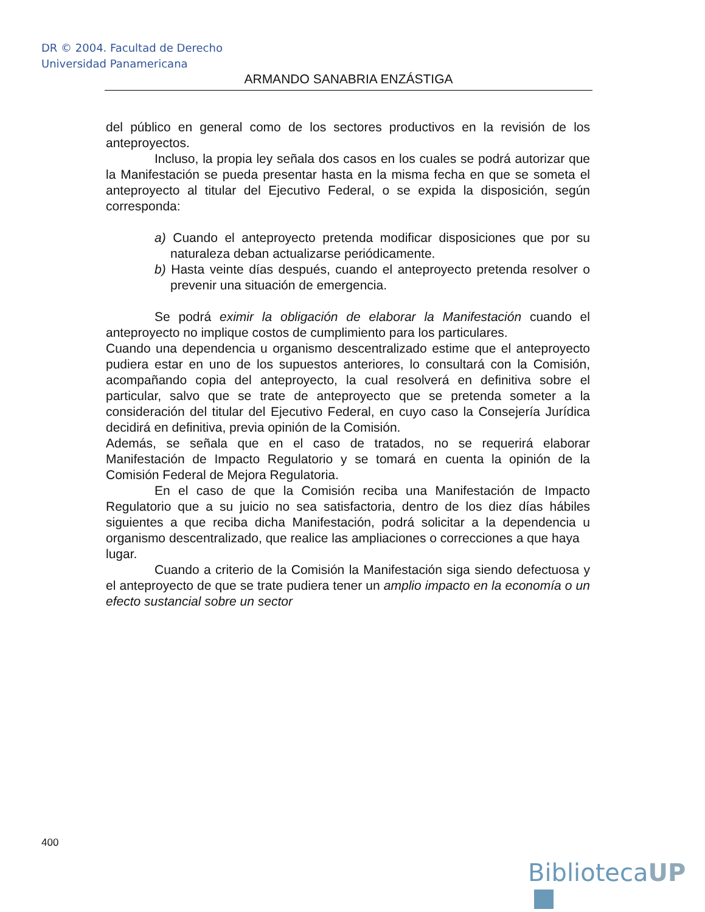DR © 2004. Facultad de Derecho
Universidad Panamericana
ARMANDO SANABRIA ENZÁSTIGA
del público en general como de los sectores productivos en la revisión de los anteproyectos.
Incluso, la propia ley señala dos casos en los cuales se podrá autorizar que la Manifestación se pueda presentar hasta en la misma fecha en que se someta el anteproyecto al titular del Ejecutivo Federal, o se expida la disposición, según corresponda:
a) Cuando el anteproyecto pretenda modificar disposiciones que por su naturaleza deban actualizarse periódicamente.
b) Hasta veinte días después, cuando el anteproyecto pretenda resolver o prevenir una situación de emergencia.
Se podrá eximir la obligación de elaborar la Manifestación cuando el anteproyecto no implique costos de cumplimiento para los particulares.
Cuando una dependencia u organismo descentralizado estime que el anteproyecto pudiera estar en uno de los supuestos anteriores, lo consultará con la Comisión, acompañando copia del anteproyecto, la cual resolverá en definitiva sobre el particular, salvo que se trate de anteproyecto que se pretenda someter a la consideración del titular del Ejecutivo Federal, en cuyo caso la Consejería Jurídica decidirá en definitiva, previa opinión de la Comisión.
Además, se señala que en el caso de tratados, no se requerirá elaborar Manifestación de Impacto Regulatorio y se tomará en cuenta la opinión de la Comisión Federal de Mejora Regulatoria.
En el caso de que la Comisión reciba una Manifestación de Impacto Regulatorio que a su juicio no sea satisfactoria, dentro de los diez días hábiles siguientes a que reciba dicha Manifestación, podrá solicitar a la dependencia u organismo descentralizado, que realice las ampliaciones o correcciones a que haya
lugar.
Cuando a criterio de la Comisión la Manifestación siga siendo defectuosa y el anteproyecto de que se trate pudiera tener un amplio impacto en la economía o un efecto sustancial sobre un sector
400
BibliotecaUP